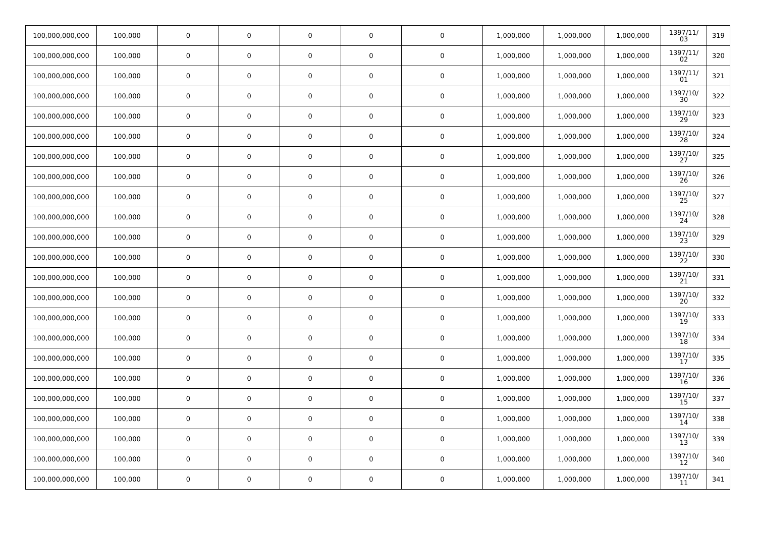| 100,000,000,000 | 100,000 | 0 | 0 | 0 | 0 | 0 | 1,000,000 | 1,000,000 | 1,000,000 | 1397/11/ 03 | 319 |
| 100,000,000,000 | 100,000 | 0 | 0 | 0 | 0 | 0 | 1,000,000 | 1,000,000 | 1,000,000 | 1397/11/ 02 | 320 |
| 100,000,000,000 | 100,000 | 0 | 0 | 0 | 0 | 0 | 1,000,000 | 1,000,000 | 1,000,000 | 1397/11/ 01 | 321 |
| 100,000,000,000 | 100,000 | 0 | 0 | 0 | 0 | 0 | 1,000,000 | 1,000,000 | 1,000,000 | 1397/10/ 30 | 322 |
| 100,000,000,000 | 100,000 | 0 | 0 | 0 | 0 | 0 | 1,000,000 | 1,000,000 | 1,000,000 | 1397/10/ 29 | 323 |
| 100,000,000,000 | 100,000 | 0 | 0 | 0 | 0 | 0 | 1,000,000 | 1,000,000 | 1,000,000 | 1397/10/ 28 | 324 |
| 100,000,000,000 | 100,000 | 0 | 0 | 0 | 0 | 0 | 1,000,000 | 1,000,000 | 1,000,000 | 1397/10/ 27 | 325 |
| 100,000,000,000 | 100,000 | 0 | 0 | 0 | 0 | 0 | 1,000,000 | 1,000,000 | 1,000,000 | 1397/10/ 26 | 326 |
| 100,000,000,000 | 100,000 | 0 | 0 | 0 | 0 | 0 | 1,000,000 | 1,000,000 | 1,000,000 | 1397/10/ 25 | 327 |
| 100,000,000,000 | 100,000 | 0 | 0 | 0 | 0 | 0 | 1,000,000 | 1,000,000 | 1,000,000 | 1397/10/ 24 | 328 |
| 100,000,000,000 | 100,000 | 0 | 0 | 0 | 0 | 0 | 1,000,000 | 1,000,000 | 1,000,000 | 1397/10/ 23 | 329 |
| 100,000,000,000 | 100,000 | 0 | 0 | 0 | 0 | 0 | 1,000,000 | 1,000,000 | 1,000,000 | 1397/10/ 22 | 330 |
| 100,000,000,000 | 100,000 | 0 | 0 | 0 | 0 | 0 | 1,000,000 | 1,000,000 | 1,000,000 | 1397/10/ 21 | 331 |
| 100,000,000,000 | 100,000 | 0 | 0 | 0 | 0 | 0 | 1,000,000 | 1,000,000 | 1,000,000 | 1397/10/ 20 | 332 |
| 100,000,000,000 | 100,000 | 0 | 0 | 0 | 0 | 0 | 1,000,000 | 1,000,000 | 1,000,000 | 1397/10/ 19 | 333 |
| 100,000,000,000 | 100,000 | 0 | 0 | 0 | 0 | 0 | 1,000,000 | 1,000,000 | 1,000,000 | 1397/10/ 18 | 334 |
| 100,000,000,000 | 100,000 | 0 | 0 | 0 | 0 | 0 | 1,000,000 | 1,000,000 | 1,000,000 | 1397/10/ 17 | 335 |
| 100,000,000,000 | 100,000 | 0 | 0 | 0 | 0 | 0 | 1,000,000 | 1,000,000 | 1,000,000 | 1397/10/ 16 | 336 |
| 100,000,000,000 | 100,000 | 0 | 0 | 0 | 0 | 0 | 1,000,000 | 1,000,000 | 1,000,000 | 1397/10/ 15 | 337 |
| 100,000,000,000 | 100,000 | 0 | 0 | 0 | 0 | 0 | 1,000,000 | 1,000,000 | 1,000,000 | 1397/10/ 14 | 338 |
| 100,000,000,000 | 100,000 | 0 | 0 | 0 | 0 | 0 | 1,000,000 | 1,000,000 | 1,000,000 | 1397/10/ 13 | 339 |
| 100,000,000,000 | 100,000 | 0 | 0 | 0 | 0 | 0 | 1,000,000 | 1,000,000 | 1,000,000 | 1397/10/ 12 | 340 |
| 100,000,000,000 | 100,000 | 0 | 0 | 0 | 0 | 0 | 1,000,000 | 1,000,000 | 1,000,000 | 1397/10/ 11 | 341 |